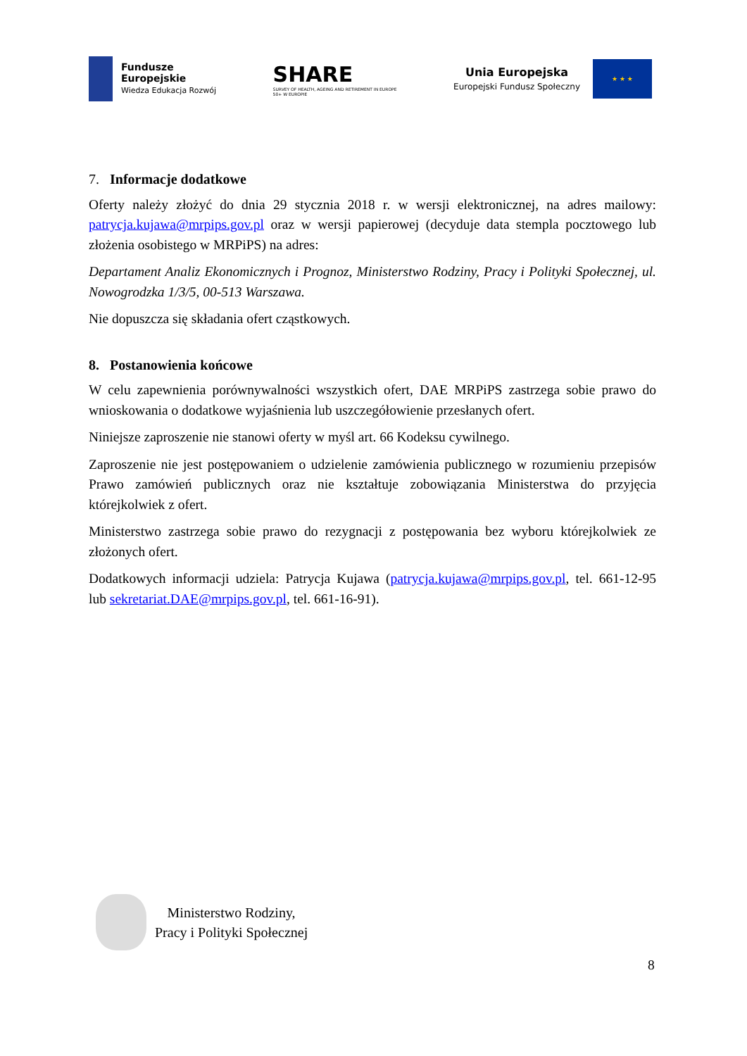Fundusze
Europejskie
Wiedza Edukacja Rozwój
SHARE
SURVEY OF HEALTH, AGEING AND RETIREMENT IN EUROPE
50+ W EUROPIE
Unia Europejska
Europejski Fundusz Społeczny
★ ★ ★
7. Informacje dodatkowe
Oferty należy złożyć do dnia 29 stycznia 2018 r. w wersji elektronicznej, na adres mailowy: patrycja.kujawa@mrpips.gov.pl oraz w wersji papierowej (decyduje data stempla pocztowego lub złożenia osobistego w MRPiPS) na adres:
Departament Analiz Ekonomicznych i Prognoz, Ministerstwo Rodziny, Pracy i Polityki Społecznej, ul. Nowogrodzka 1/3/5, 00-513 Warszawa.
Nie dopuszcza się składania ofert cząstkowych.
8. Postanowienia końcowe
W celu zapewnienia porównywalności wszystkich ofert, DAE MRPiPS zastrzega sobie prawo do wnioskowania o dodatkowe wyjaśnienia lub uszczegółowienie przesłanych ofert.
Niniejsze zaproszenie nie stanowi oferty w myśl art. 66 Kodeksu cywilnego.
Zaproszenie nie jest postępowaniem o udzielenie zamówienia publicznego w rozumieniu przepisów Prawo zamówień publicznych oraz nie kształtuje zobowiązania Ministerstwa do przyjęcia którejkolwiek z ofert.
Ministerstwo zastrzega sobie prawo do rezygnacji z postępowania bez wyboru którejkolwiek ze złożonych ofert.
Dodatkowych informacji udziela: Patrycja Kujawa (patrycja.kujawa@mrpips.gov.pl, tel. 661-12-95 lub sekretariat.DAE@mrpips.gov.pl, tel. 661-16-91).
Ministerstwo Rodziny,
Pracy i Polityki Społecznej
8